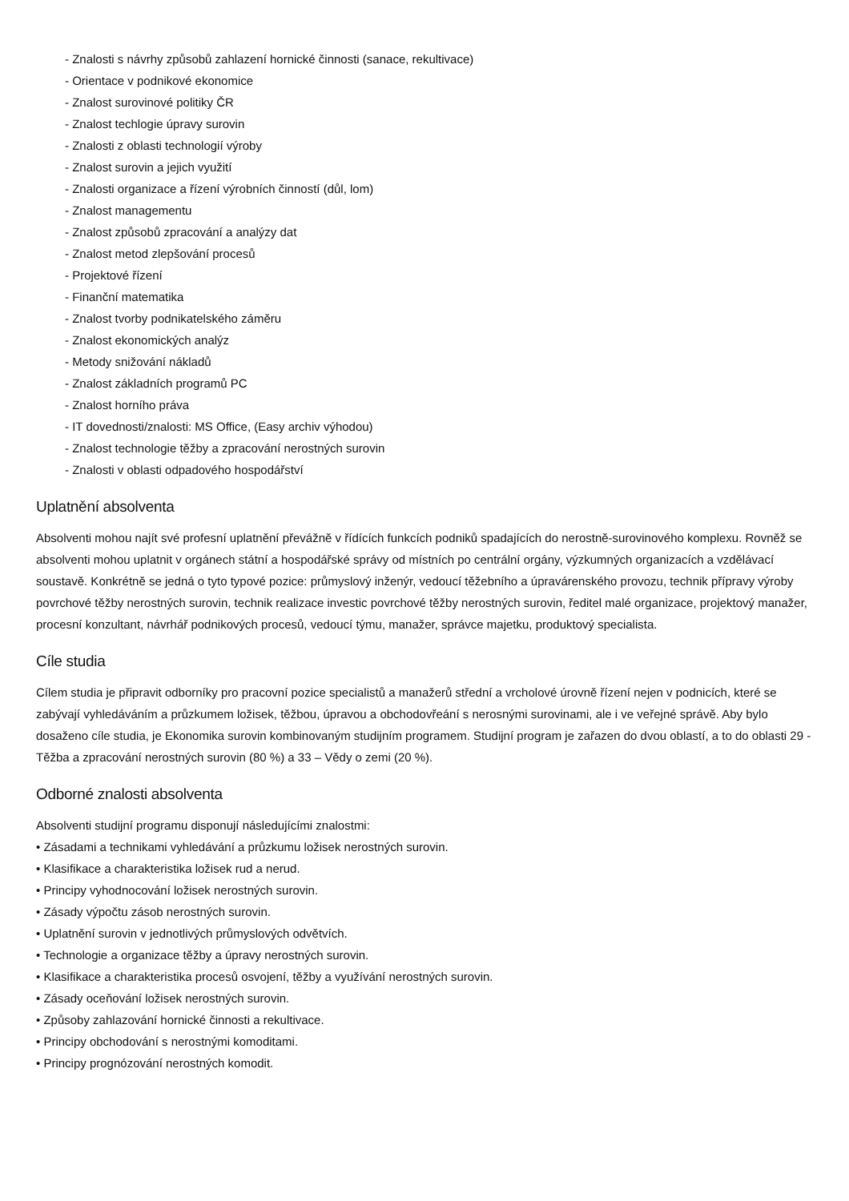- Znalosti s návrhy způsobů zahlazení hornické činnosti (sanace, rekultivace)
- Orientace v podnikové ekonomice
- Znalost surovinové politiky ČR
- Znalost techlogie úpravy surovin
- Znalosti z oblasti technologií výroby
- Znalost surovin a jejich využití
- Znalosti organizace a řízení výrobních činností (důl, lom)
- Znalost managementu
- Znalost způsobů zpracování a analýzy dat
- Znalost metod zlepšování procesů
- Projektové řízení
- Finanční matematika
- Znalost tvorby podnikatelského záměru
- Znalost ekonomických analýz
- Metody snižování nákladů
- Znalost základních programů PC
- Znalost horního práva
- IT dovednosti/znalosti: MS Office, (Easy archiv výhodou)
- Znalost technologie těžby a zpracování nerostných surovin
- Znalosti v oblasti odpadového hospodářství
Uplatnění absolventa
Absolventi mohou najít své profesní uplatnění převážně v řídících funkcích podniků spadajících do nerostně-surovinového komplexu. Rovněž se absolventi mohou uplatnit v orgánech státní a hospodářské správy od místních po centrální orgány, výzkumných organizacích a vzdělávací soustavě. Konkrétně se jedná o tyto typové pozice: průmyslový inženýr, vedoucí těžebního a úpravárenského provozu, technik přípravy výroby povrchové těžby nerostných surovin, technik realizace investic povrchové těžby nerostných surovin, ředitel malé organizace, projektový manažer, procesní konzultant, návrhář podnikových procesů, vedoucí týmu, manažer, správce majetku, produktový specialista.
Cíle studia
Cílem studia je připravit odborníky pro pracovní pozice specialistů a manažerů střední a vrcholové úrovně řízení nejen v podnicích, které se zabývají vyhledáváním a průzkumem ložisek, těžbou, úpravou a obchodovřeání s nerosnými surovinami, ale i ve veřejné správě. Aby bylo dosaženo cíle studia, je Ekonomika surovin kombinovaným studijním programem. Studijní program je zařazen do dvou oblastí, a to do oblasti 29 - Těžba a zpracování nerostných surovin (80 %) a 33 – Vědy o zemi (20 %).
Odborné znalosti absolventa
Absolventi studijní programu disponují následujícími znalostmi:
• Zásadami a technikami vyhledávání a průzkumu ložisek nerostných surovin.
• Klasifikace a charakteristika ložisek rud a nerud.
• Principy vyhodnocování ložisek nerostných surovin.
• Zásady výpočtu zásob nerostných surovin.
• Uplatnění surovin v jednotlivých průmyslových odvětvích.
• Technologie a organizace těžby a úpravy nerostných surovin.
• Klasifikace a charakteristika procesů osvojení, těžby a využívání nerostných surovin.
• Zásady oceňování ložisek nerostných surovin.
• Způsoby zahlazování hornické činnosti a rekultivace.
• Principy obchodování s nerostnými komoditami.
• Principy prognózování nerostných komodit.